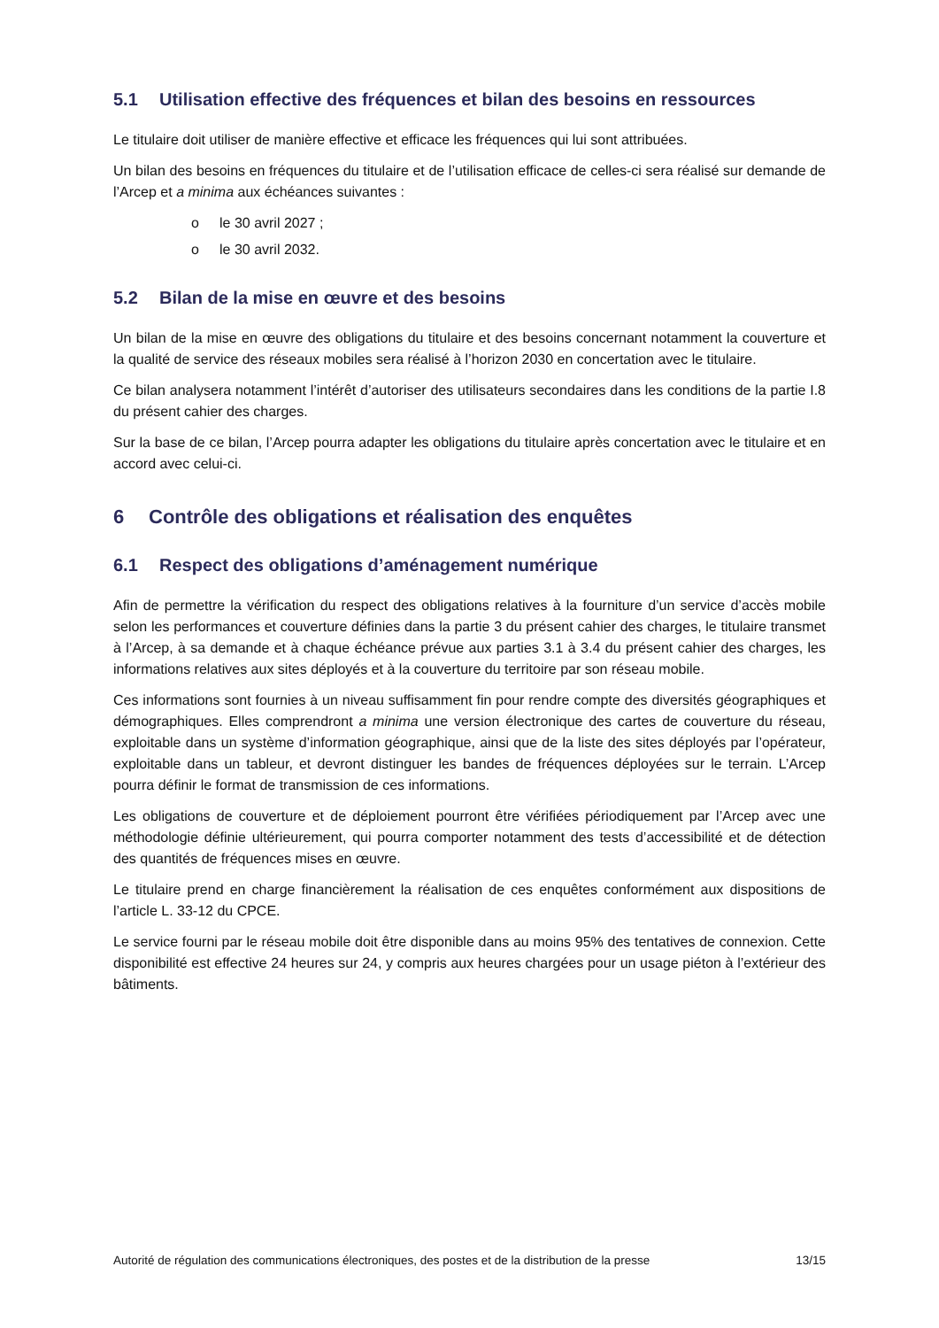5.1 Utilisation effective des fréquences et bilan des besoins en ressources
Le titulaire doit utiliser de manière effective et efficace les fréquences qui lui sont attribuées.
Un bilan des besoins en fréquences du titulaire et de l’utilisation efficace de celles-ci sera réalisé sur demande de l’Arcep et a minima aux échéances suivantes :
o le 30 avril 2027 ;
o le 30 avril 2032.
5.2 Bilan de la mise en œuvre et des besoins
Un bilan de la mise en œuvre des obligations du titulaire et des besoins concernant notamment la couverture et la qualité de service des réseaux mobiles sera réalisé à l’horizon 2030 en concertation avec le titulaire.
Ce bilan analysera notamment l’intérêt d’autoriser des utilisateurs secondaires dans les conditions de la partie I.8 du présent cahier des charges.
Sur la base de ce bilan, l’Arcep pourra adapter les obligations du titulaire après concertation avec le titulaire et en accord avec celui-ci.
6 Contrôle des obligations et réalisation des enquêtes
6.1 Respect des obligations d’aménagement numérique
Afin de permettre la vérification du respect des obligations relatives à la fourniture d’un service d’accès mobile selon les performances et couverture définies dans la partie 3 du présent cahier des charges, le titulaire transmet à l’Arcep, à sa demande et à chaque échéance prévue aux parties 3.1 à 3.4 du présent cahier des charges, les informations relatives aux sites déployés et à la couverture du territoire par son réseau mobile.
Ces informations sont fournies à un niveau suffisamment fin pour rendre compte des diversités géographiques et démographiques. Elles comprendront a minima une version électronique des cartes de couverture du réseau, exploitable dans un système d’information géographique, ainsi que de la liste des sites déployés par l’opérateur, exploitable dans un tableur, et devront distinguer les bandes de fréquences déployées sur le terrain. L’Arcep pourra définir le format de transmission de ces informations.
Les obligations de couverture et de déploiement pourront être vérifiées périodiquement par l’Arcep avec une méthodologie définie ultérieurement, qui pourra comporter notamment des tests d’accessibilité et de détection des quantités de fréquences mises en œuvre.
Le titulaire prend en charge financièrement la réalisation de ces enquêtes conformément aux dispositions de l’article L. 33-12 du CPCE.
Le service fourni par le réseau mobile doit être disponible dans au moins 95% des tentatives de connexion. Cette disponibilité est effective 24 heures sur 24, y compris aux heures chargées pour un usage piéton à l’extérieur des bâtiments.
Autorité de régulation des communications électroniques, des postes et de la distribution de la presse 13/15